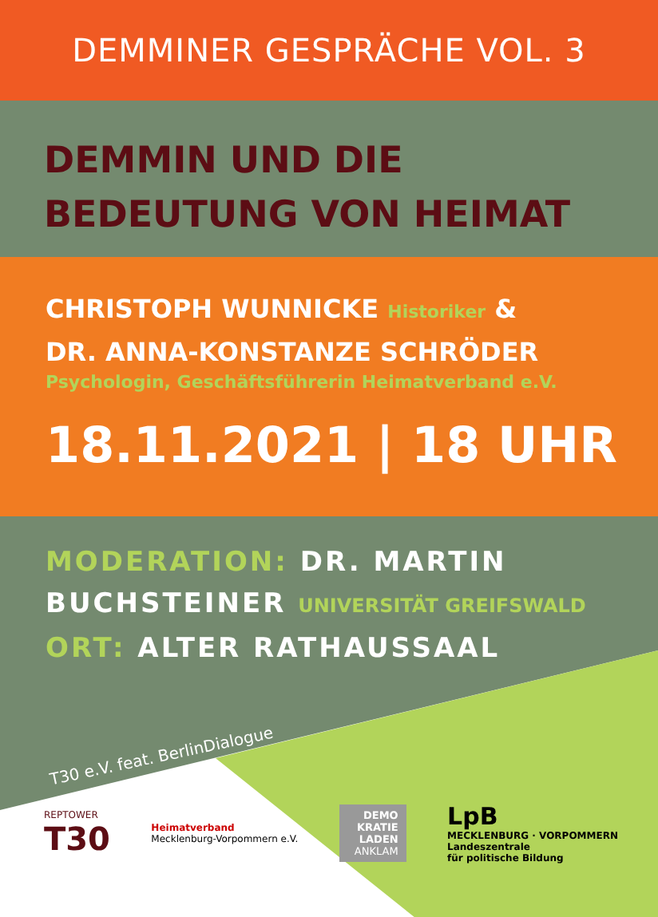DEMMINER GESPRÄCHE VOL. 3
DEMMIN UND DIE
BEDEUTUNG VON HEIMAT
CHRISTOPH WUNNICKE Historiker &
DR. ANNA-KONSTANZE SCHRÖDER
Psychologin, Geschäftsführerin Heimatverband e.V.
18.11.2021 | 18 UHR
MODERATION: DR. MARTIN
BUCHSTEINER UNIVERSITÄT GREIFSWALD
ORT: ALTER RATHAUSSAAL
T30 e.V. feat. BerlinDialogue
REPTOWER
T30
Heimatverband
Mecklenburg-Vorpommern e.V.
DEMO
KRATIE
LADEN
ANKLAM
LpB
MECKLENBURG · VORPOMMERN
Landeszentrale
für politische Bildung